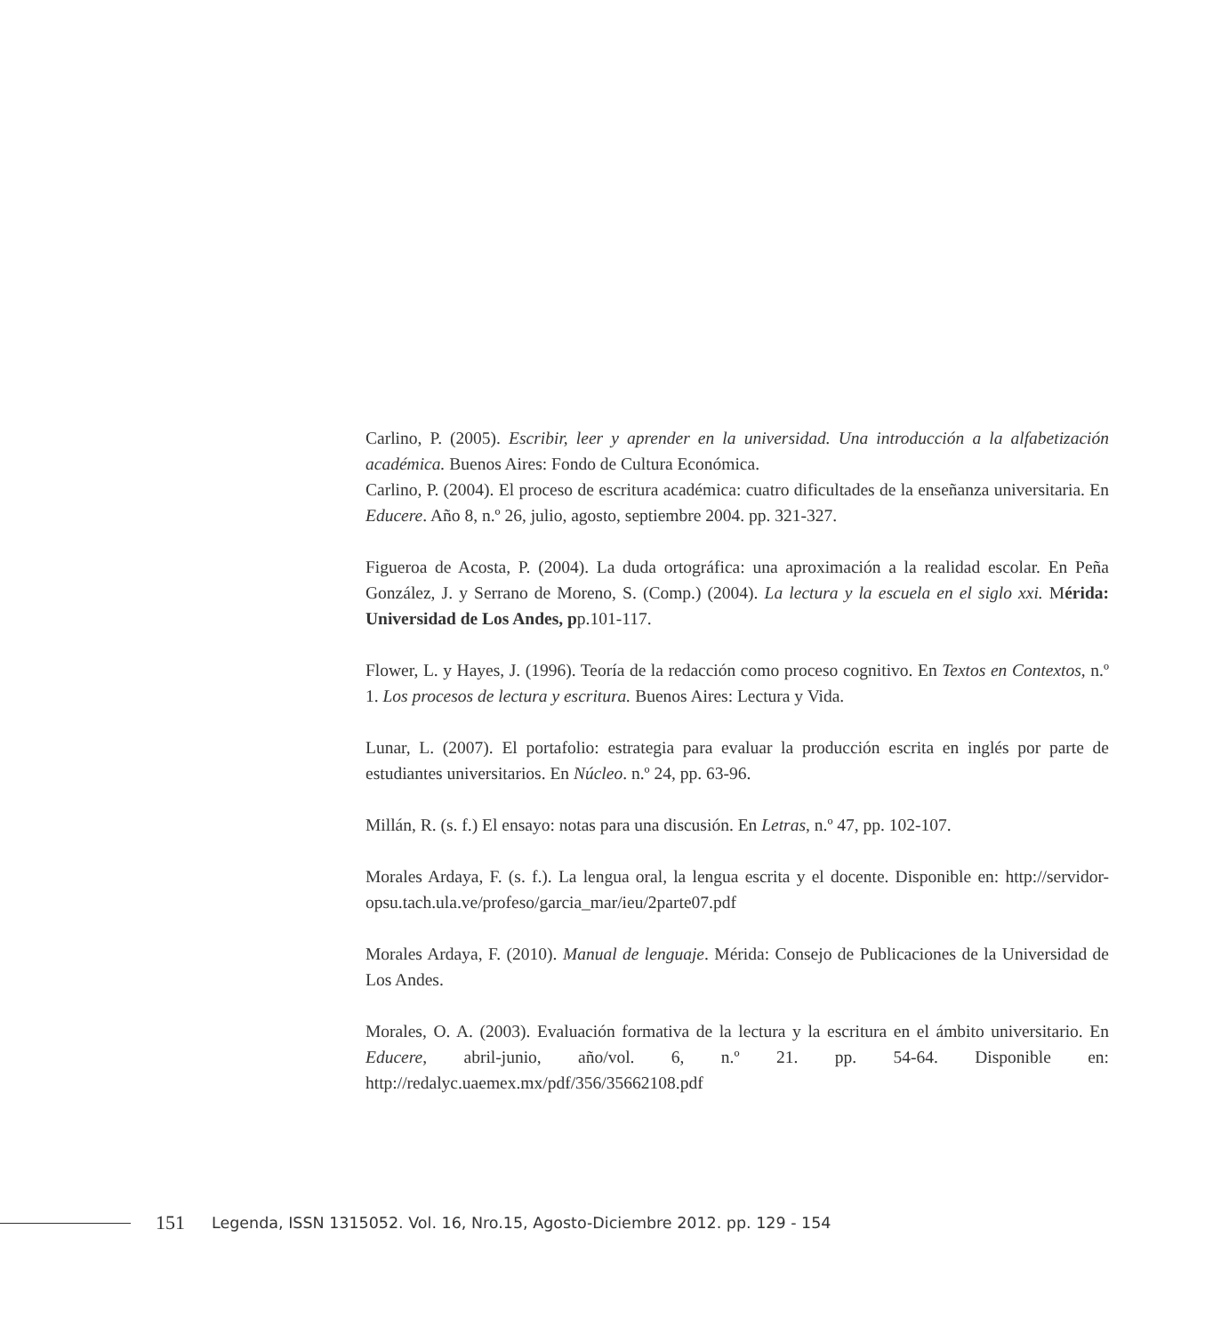Carlino, P. (2005). Escribir, leer y aprender en la universidad. Una introducción a la alfabetización académica. Buenos Aires: Fondo de Cultura Económica.
Carlino, P. (2004). El proceso de escritura académica: cuatro dificultades de la enseñanza universitaria. En Educere. Año 8, n.º 26, julio, agosto, septiembre 2004. pp. 321-327.
Figueroa de Acosta, P. (2004). La duda ortográfica: una aproximación a la realidad escolar. En Peña González, J. y Serrano de Moreno, S. (Comp.) (2004). La lectura y la escuela en el siglo xxi. Mérida: Universidad de Los Andes, pp.101-117.
Flower, L. y Hayes, J. (1996). Teoría de la redacción como proceso cognitivo. En Textos en Contextos, n.º 1. Los procesos de lectura y escritura. Buenos Aires: Lectura y Vida.
Lunar, L. (2007). El portafolio: estrategia para evaluar la producción escrita en inglés por parte de estudiantes universitarios. En Núcleo. n.º 24, pp. 63-96.
Millán, R. (s. f.) El ensayo: notas para una discusión. En Letras, n.º 47, pp. 102-107.
Morales Ardaya, F. (s. f.). La lengua oral, la lengua escrita y el docente. Disponible en: http://servidor-opsu.tach.ula.ve/profeso/garcia_mar/ieu/2parte07.pdf
Morales Ardaya, F. (2010). Manual de lenguaje. Mérida: Consejo de Publicaciones de la Universidad de Los Andes.
Morales, O. A. (2003). Evaluación formativa de la lectura y la escritura en el ámbito universitario. En Educere, abril-junio, año/vol. 6, n.º 21. pp. 54-64. Disponible en: http://redalyc.uaemex.mx/pdf/356/35662108.pdf
151 Legenda, ISSN 1315052. Vol. 16, Nro.15, Agosto-Diciembre 2012. pp. 129 - 154